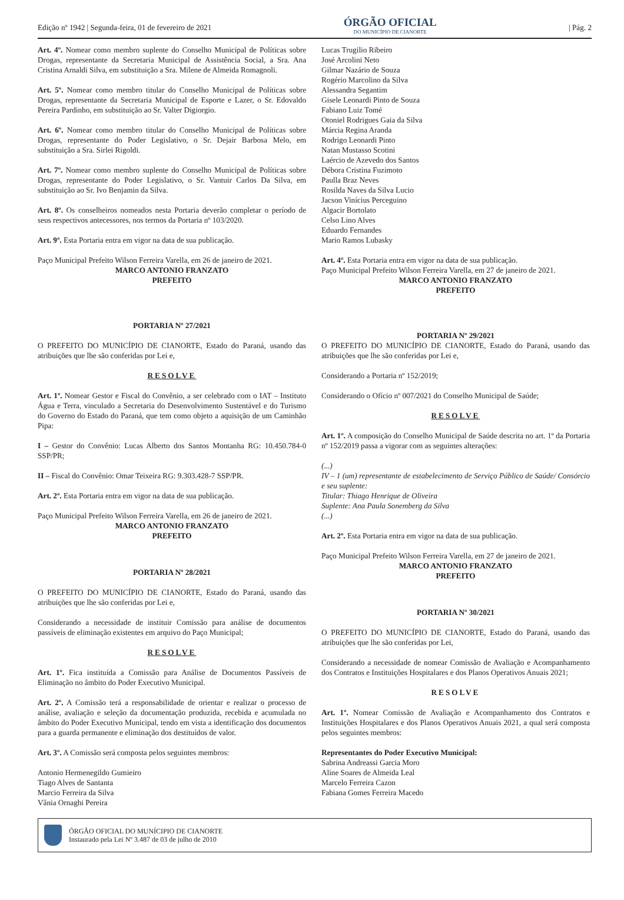Edição nº 1942 | Segunda-feira, 01 de fevereiro de 2021
ÓRGÃO OFICIAL
DO MUNICÍPIO DE CIANORTE
| Pág. 2
Art. 4º. Nomear como membro suplente do Conselho Municipal de Políticas sobre Drogas, representante da Secretaria Municipal de Assistência Social, a Sra. Ana Cristina Arnaldi Silva, em substituição a Sra. Milene de Almeida Romagnoli.
Art. 5º. Nomear como membro titular do Conselho Municipal de Políticas sobre Drogas, representante da Secretaria Municipal de Esporte e Lazer, o Sr. Edovaldo Pereira Pardinho, em substituição ao Sr. Valter Digiorgio.
Art. 6º. Nomear como membro titular do Conselho Municipal de Políticas sobre Drogas, representante do Poder Legislativo, o Sr. Dejair Barbosa Melo, em substituição a Sra. Sirlei Rigoldi.
Art. 7º. Nomear como membro suplente do Conselho Municipal de Políticas sobre Drogas, representante do Poder Legislativo, o Sr. Vantuir Carlos Da Silva, em substituição ao Sr. Ivo Benjamin da Silva.
Art. 8º. Os conselheiros nomeados nesta Portaria deverão completar o período de seus respectivos antecessores, nos termos da Portaria nº 103/2020.
Art. 9º. Esta Portaria entra em vigor na data de sua publicação.
Paço Municipal Prefeito Wilson Ferreira Varella, em 26 de janeiro de 2021.
MARCO ANTONIO FRANZATO
PREFEITO
PORTARIA Nº 27/2021
O PREFEITO DO MUNICÍPIO DE CIANORTE, Estado do Paraná, usando das atribuições que lhe são conferidas por Lei e,
RESOLVE
Art. 1º. Nomear Gestor e Fiscal do Convênio, a ser celebrado com o IAT – Instituto Água e Terra, vinculado a Secretaria do Desenvolvimento Sustentável e do Turismo do Governo do Estado do Paraná, que tem como objeto a aquisição de um Caminhão Pipa:
I – Gestor do Convênio: Lucas Alberto dos Santos Montanha RG: 10.450.784-0 SSP/PR;
II – Fiscal do Convênio: Omar Teixeira RG: 9.303.428-7 SSP/PR.
Art. 2º. Esta Portaria entra em vigor na data de sua publicação.
Paço Municipal Prefeito Wilson Ferreira Varella, em 26 de janeiro de 2021.
MARCO ANTONIO FRANZATO
PREFEITO
PORTARIA Nº 28/2021
O PREFEITO DO MUNICÍPIO DE CIANORTE, Estado do Paraná, usando das atribuições que lhe são conferidas por Lei e,
Considerando a necessidade de instituir Comissão para análise de documentos passíveis de eliminação existentes em arquivo do Paço Municipal;
RESOLVE
Art. 1º. Fica instituída a Comissão para Análise de Documentos Passíveis de Eliminação no âmbito do Poder Executivo Municipal.
Art. 2º. A Comissão terá a responsabilidade de orientar e realizar o processo de análise, avaliação e seleção da documentação produzida, recebida e acumulada no âmbito do Poder Executivo Municipal, tendo em vista a identificação dos documentos para a guarda permanente e eliminação dos destituídos de valor.
Art. 3º. A Comissão será composta pelos seguintes membros:
Antonio Hermenegildo Gumieiro
Tiago Alves de Santanta
Marcio Ferreira da Silva
Vânia Ornaghi Pereira
Lucas Trugilio Ribeiro
José Arcolini Neto
Gilmar Nazário de Souza
Rogério Marcolino da Silva
Alessandra Segantim
Gisele Leonardi Pinto de Souza
Fabiano Luiz Tomé
Otoniel Rodrigues Gaia da Silva
Márcia Regina Aranda
Rodrigo Leonardi Pinto
Natan Mustasso Scotini
Laércio de Azevedo dos Santos
Débora Cristina Fuzimoto
Paulla Braz Neves
Rosilda Naves da Silva Lucio
Jacson Vinícius Perceguino
Algacir Bortolato
Celso Lino Alves
Eduardo Fernandes
Mario Ramos Lubasky
Art. 4º. Esta Portaria entra em vigor na data de sua publicação.
Paço Municipal Prefeito Wilson Ferreira Varella, em 27 de janeiro de 2021.
MARCO ANTONIO FRANZATO
PREFEITO
PORTARIA Nº 29/2021
O PREFEITO DO MUNICÍPIO DE CIANORTE, Estado do Paraná, usando das atribuições que lhe são conferidas por Lei e,
Considerando a Portaria nº 152/2019;
Considerando o Ofício nº 007/2021 do Conselho Municipal de Saúde;
RESOLVE
Art. 1º. A composição do Conselho Municipal de Saúde descrita no art. 1º da Portaria nº 152/2019 passa a vigorar com as seguintes alterações:
(...)
IV – 1 (um) representante de estabelecimento de Serviço Público de Saúde/ Consórcio e seu suplente:
Titular: Thiago Henrique de Oliveira
Suplente: Ana Paula Sonemberg da Silva
(...)
Art. 2º. Esta Portaria entra em vigor na data de sua publicação.
Paço Municipal Prefeito Wilson Ferreira Varella, em 27 de janeiro de 2021.
MARCO ANTONIO FRANZATO
PREFEITO
PORTARIA Nº 30/2021
O PREFEITO DO MUNICÍPIO DE CIANORTE, Estado do Paraná, usando das atribuições que lhe são conferidas por Lei,
Considerando a necessidade de nomear Comissão de Avaliação e Acompanhamento dos Contratos e Instituições Hospitalares e dos Planos Operativos Anuais 2021;
RESOLVE
Art. 1º. Nomear Comissão de Avaliação e Acompanhamento dos Contratos e Instituições Hospitalares e dos Planos Operativos Anuais 2021, a qual será composta pelos seguintes membros:
Representantes do Poder Executivo Municipal:
Sabrina Andreassi Garcia Moro
Aline Soares de Almeida Leal
Marcelo Ferreira Cazon
Fabiana Gomes Ferreira Macedo
ÓRGÃO OFICIAL DO MUNÍCIPIO DE CIANORTE
Instaurado pela Lei Nº 3.487 de 03 de julho de 2010